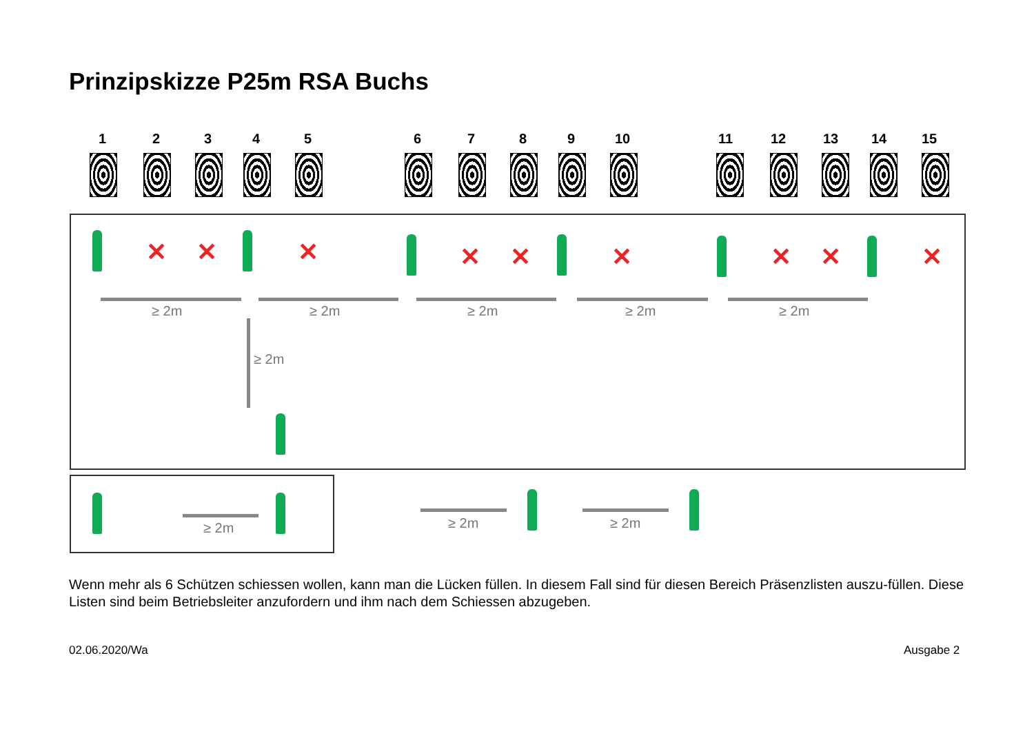Prinzipskizze P25m RSA Buchs
1 2 3 4 5 6 7 8 9 10 11 12 13 14 15
✕ ✕ ✕ ✕ ✕ ✕ ✕ ✕ ✕
≥ 2m ≥ 2m ≥ 2m ≥ 2m ≥ 2m
≥ 2m
≥ 2m ≥ 2m ≥ 2m
Wenn mehr als 6 Schützen schiessen wollen, kann man die Lücken füllen. In diesem Fall sind für diesen Bereich Präsenzlisten auszu-füllen. Diese Listen sind beim Betriebsleiter anzufordern und ihm nach dem Schiessen abzugeben.
02.06.2020/Wa Ausgabe 2